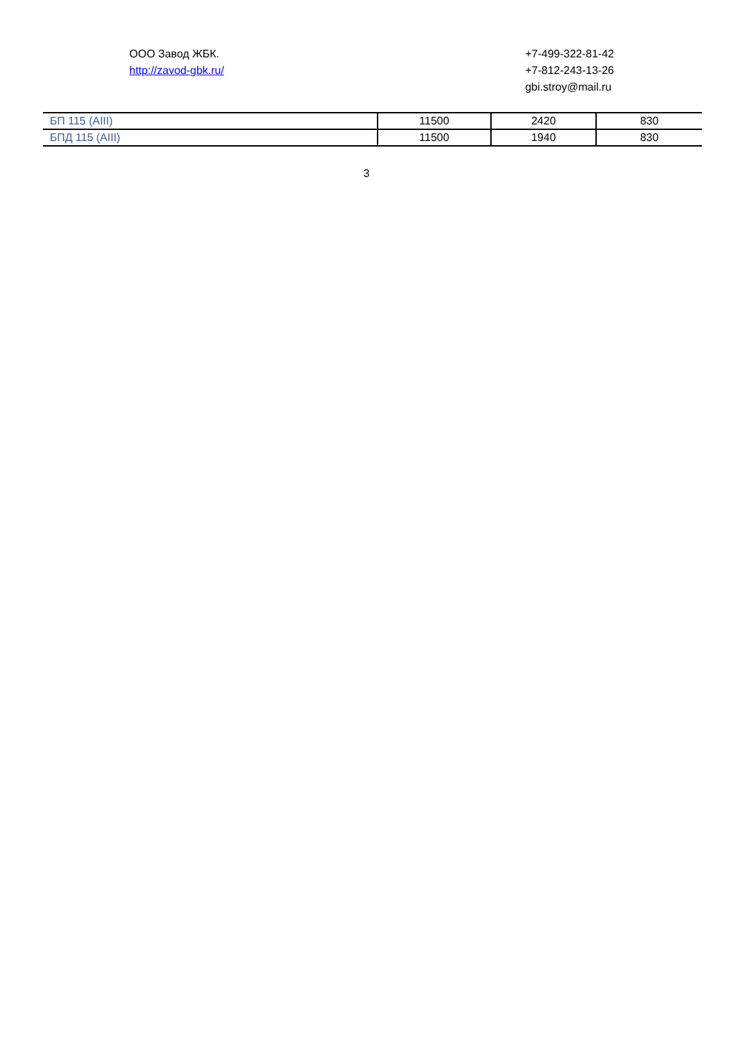ООО Завод ЖБК.
http://zavod-gbk.ru/
+7-499-322-81-42
+7-812-243-13-26
gbi.stroy@mail.ru
| БП 115 (AIII) | 11500 | 2420 | 830 |
| БПД 115 (AIII) | 11500 | 1940 | 830 |
3